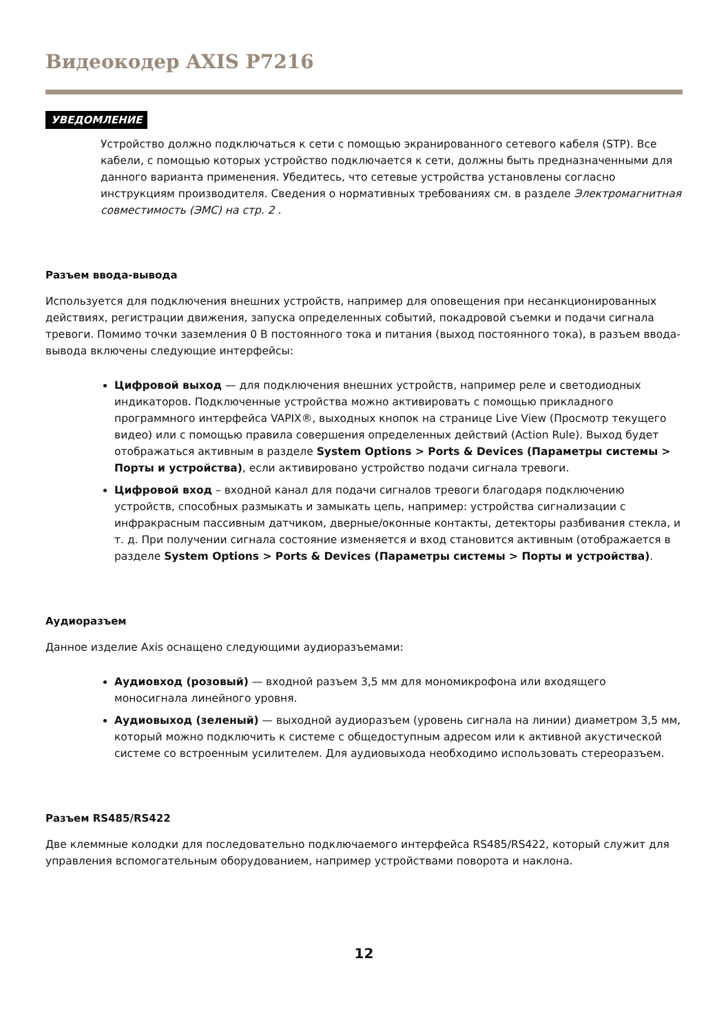Видеокодер AXIS P7216
УВЕДОМЛЕНИЕ
Устройство должно подключаться к сети с помощью экранированного сетевого кабеля (STP). Все кабели, с помощью которых устройство подключается к сети, должны быть предназначенными для данного варианта применения. Убедитесь, что сетевые устройства установлены согласно инструкциям производителя. Сведения о нормативных требованиях см. в разделе Электромагнитная совместимость (ЭМС) на стр. 2 .
Разъем ввода-вывода
Используется для подключения внешних устройств, например для оповещения при несанкционированных действиях, регистрации движения, запуска определенных событий, покадровой съемки и подачи сигнала тревоги. Помимо точки заземления 0 В постоянного тока и питания (выход постоянного тока), в разъем ввода-вывода включены следующие интерфейсы:
Цифровой выход — для подключения внешних устройств, например реле и светодиодных индикаторов. Подключенные устройства можно активировать с помощью прикладного программного интерфейса VAPIX®, выходных кнопок на странице Live View (Просмотр текущего видео) или с помощью правила совершения определенных действий (Action Rule). Выход будет отображаться активным в разделе System Options > Ports & Devices (Параметры системы > Порты и устройства), если активировано устройство подачи сигнала тревоги.
Цифровой вход – входной канал для подачи сигналов тревоги благодаря подключению устройств, способных размыкать и замыкать цепь, например: устройства сигнализации с инфракрасным пассивным датчиком, дверные/оконные контакты, детекторы разбивания стекла, и т. д. При получении сигнала состояние изменяется и вход становится активным (отображается в разделе System Options > Ports & Devices (Параметры системы > Порты и устройства).
Аудиоразъем
Данное изделие Axis оснащено следующими аудиоразъемами:
Аудиовход (розовый) — входной разъем 3,5 мм для мономикрофона или входящего моносигнала линейного уровня.
Аудиовыход (зеленый) — выходной аудиоразъем (уровень сигнала на линии) диаметром 3,5 мм, который можно подключить к системе с общедоступным адресом или к активной акустической системе со встроенным усилителем. Для аудиовыхода необходимо использовать стереоразъем.
Разъем RS485/RS422
Две клеммные колодки для последовательно подключаемого интерфейса RS485/RS422, который служит для управления вспомогательным оборудованием, например устройствами поворота и наклона.
12